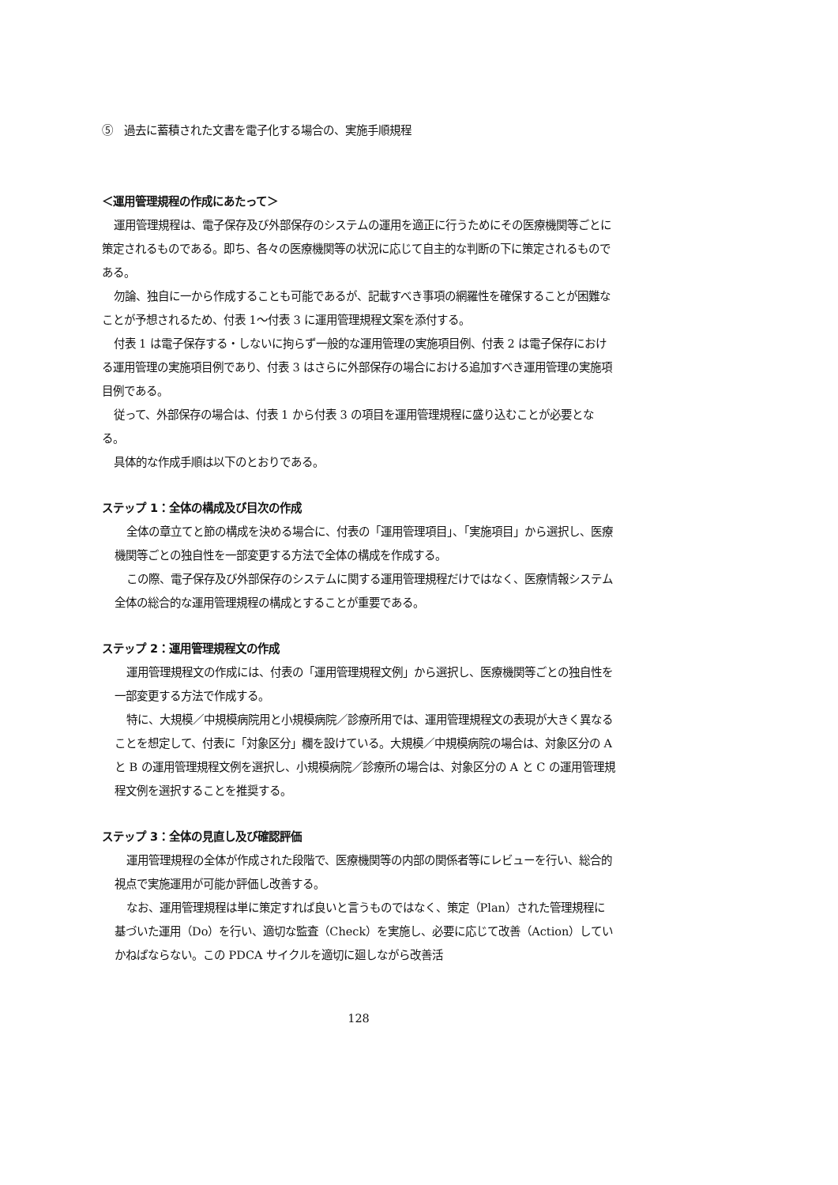⑤　過去に蓄積された文書を電子化する場合の、実施手順規程
＜運用管理規程の作成にあたって＞
運用管理規程は、電子保存及び外部保存のシステムの運用を適正に行うためにその医療機関等ごとに策定されるものである。即ち、各々の医療機関等の状況に応じて自主的な判断の下に策定されるものである。
勿論、独自に一から作成することも可能であるが、記載すべき事項の網羅性を確保することが困難なことが予想されるため、付表 1～付表 3 に運用管理規程文案を添付する。
付表 1 は電子保存する・しないに拘らず一般的な運用管理の実施項目例、付表 2 は電子保存における運用管理の実施項目例であり、付表 3 はさらに外部保存の場合における追加すべき運用管理の実施項目例である。
従って、外部保存の場合は、付表 1 から付表 3 の項目を運用管理規程に盛り込むことが必要となる。
具体的な作成手順は以下のとおりである。
ステップ 1：全体の構成及び目次の作成
全体の章立てと節の構成を決める場合に、付表の「運用管理項目」、「実施項目」から選択し、医療機関等ごとの独自性を一部変更する方法で全体の構成を作成する。
この際、電子保存及び外部保存のシステムに関する運用管理規程だけではなく、医療情報システム全体の総合的な運用管理規程の構成とすることが重要である。
ステップ 2：運用管理規程文の作成
運用管理規程文の作成には、付表の「運用管理規程文例」から選択し、医療機関等ごとの独自性を一部変更する方法で作成する。
特に、大規模／中規模病院用と小規模病院／診療所用では、運用管理規程文の表現が大きく異なることを想定して、付表に「対象区分」欄を設けている。大規模／中規模病院の場合は、対象区分の A と B の運用管理規程文例を選択し、小規模病院／診療所の場合は、対象区分の A と C の運用管理規程文例を選択することを推奨する。
ステップ 3：全体の見直し及び確認評価
運用管理規程の全体が作成された段階で、医療機関等の内部の関係者等にレビューを行い、総合的視点で実施運用が可能か評価し改善する。
なお、運用管理規程は単に策定すれば良いと言うものではなく、策定（Plan）された管理規程に基づいた運用（Do）を行い、適切な監査（Check）を実施し、必要に応じて改善（Action）していかねばならない。この PDCA サイクルを適切に廻しながら改善活
128